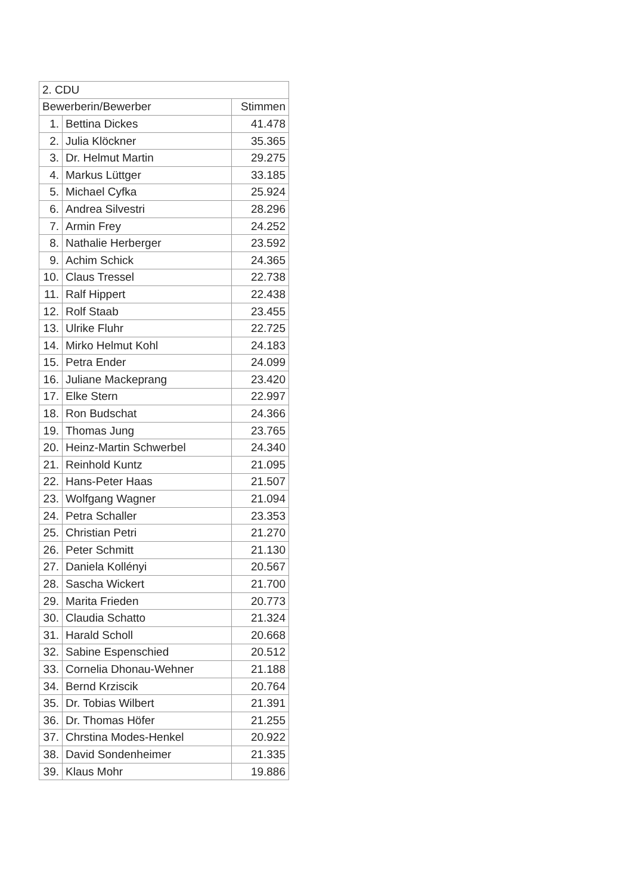| 2. CDU | | |
| --- | --- | --- |
| Bewerberin/Bewerber | | Stimmen |
| 1. | Bettina Dickes | 41.478 |
| 2. | Julia Klöckner | 35.365 |
| 3. | Dr. Helmut Martin | 29.275 |
| 4. | Markus Lüttger | 33.185 |
| 5. | Michael Cyfka | 25.924 |
| 6. | Andrea Silvestri | 28.296 |
| 7. | Armin Frey | 24.252 |
| 8. | Nathalie Herberger | 23.592 |
| 9. | Achim Schick | 24.365 |
| 10. | Claus Tressel | 22.738 |
| 11. | Ralf Hippert | 22.438 |
| 12. | Rolf Staab | 23.455 |
| 13. | Ulrike Fluhr | 22.725 |
| 14. | Mirko Helmut Kohl | 24.183 |
| 15. | Petra Ender | 24.099 |
| 16. | Juliane Mackeprang | 23.420 |
| 17. | Elke Stern | 22.997 |
| 18. | Ron Budschat | 24.366 |
| 19. | Thomas Jung | 23.765 |
| 20. | Heinz-Martin Schwerbel | 24.340 |
| 21. | Reinhold Kuntz | 21.095 |
| 22. | Hans-Peter Haas | 21.507 |
| 23. | Wolfgang Wagner | 21.094 |
| 24. | Petra Schaller | 23.353 |
| 25. | Christian Petri | 21.270 |
| 26. | Peter Schmitt | 21.130 |
| 27. | Daniela Kollényi | 20.567 |
| 28. | Sascha Wickert | 21.700 |
| 29. | Marita Frieden | 20.773 |
| 30. | Claudia Schatto | 21.324 |
| 31. | Harald Scholl | 20.668 |
| 32. | Sabine Espenschied | 20.512 |
| 33. | Cornelia Dhonau-Wehner | 21.188 |
| 34. | Bernd Krziscik | 20.764 |
| 35. | Dr. Tobias Wilbert | 21.391 |
| 36. | Dr. Thomas Höfer | 21.255 |
| 37. | Chrstina Modes-Henkel | 20.922 |
| 38. | David Sondenheimer | 21.335 |
| 39. | Klaus Mohr | 19.886 |